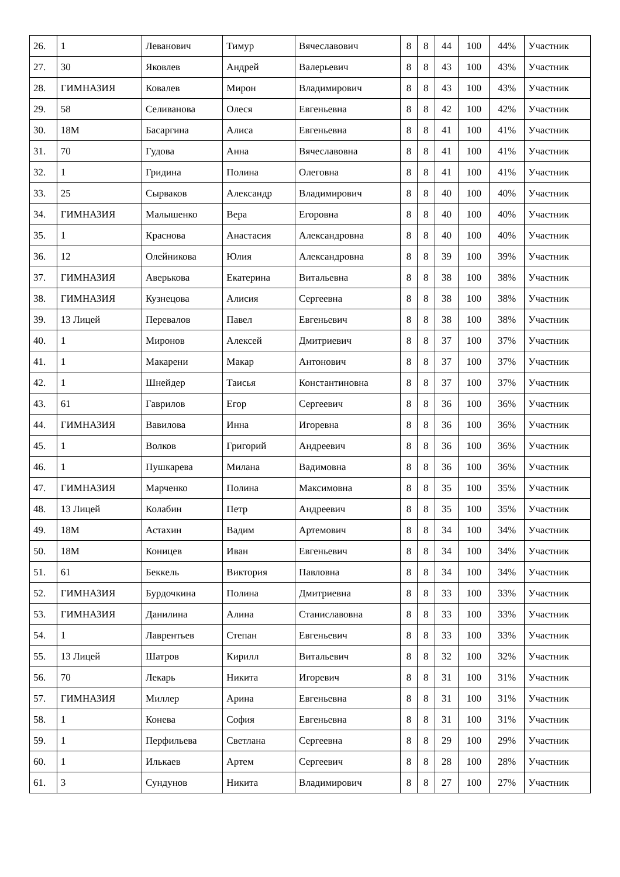| 26. | 1 | Леванович | Тимур | Вячеславович | 8 | 8 | 44 | 100 | 44% | Участник |
| 27. | 30 | Яковлев | Андрей | Валерьевич | 8 | 8 | 43 | 100 | 43% | Участник |
| 28. | ГИМНАЗИЯ | Ковалев | Мирон | Владимирович | 8 | 8 | 43 | 100 | 43% | Участник |
| 29. | 58 | Селиванова | Олеся | Евгеньевна | 8 | 8 | 42 | 100 | 42% | Участник |
| 30. | 18М | Басаргина | Алиса | Евгеньевна | 8 | 8 | 41 | 100 | 41% | Участник |
| 31. | 70 | Гудова | Анна | Вячеславовна | 8 | 8 | 41 | 100 | 41% | Участник |
| 32. | 1 | Гридина | Полина | Олеговна | 8 | 8 | 41 | 100 | 41% | Участник |
| 33. | 25 | Сырваков | Александр | Владимирович | 8 | 8 | 40 | 100 | 40% | Участник |
| 34. | ГИМНАЗИЯ | Малышенко | Вера | Егоровна | 8 | 8 | 40 | 100 | 40% | Участник |
| 35. | 1 | Краснова | Анастасия | Александровна | 8 | 8 | 40 | 100 | 40% | Участник |
| 36. | 12 | Олейникова | Юлия | Александровна | 8 | 8 | 39 | 100 | 39% | Участник |
| 37. | ГИМНАЗИЯ | Аверькова | Екатерина | Витальевна | 8 | 8 | 38 | 100 | 38% | Участник |
| 38. | ГИМНАЗИЯ | Кузнецова | Алисия | Сергеевна | 8 | 8 | 38 | 100 | 38% | Участник |
| 39. | 13 Лицей | Перевалов | Павел | Евгеньевич | 8 | 8 | 38 | 100 | 38% | Участник |
| 40. | 1 | Миронов | Алексей | Дмитриевич | 8 | 8 | 37 | 100 | 37% | Участник |
| 41. | 1 | Макарени | Макар | Антонович | 8 | 8 | 37 | 100 | 37% | Участник |
| 42. | 1 | Шнейдер | Таисья | Константиновна | 8 | 8 | 37 | 100 | 37% | Участник |
| 43. | 61 | Гаврилов | Егор | Сергеевич | 8 | 8 | 36 | 100 | 36% | Участник |
| 44. | ГИМНАЗИЯ | Вавилова | Инна | Игоревна | 8 | 8 | 36 | 100 | 36% | Участник |
| 45. | 1 | Волков | Григорий | Андреевич | 8 | 8 | 36 | 100 | 36% | Участник |
| 46. | 1 | Пушкарева | Милана | Вадимовна | 8 | 8 | 36 | 100 | 36% | Участник |
| 47. | ГИМНАЗИЯ | Марченко | Полина | Максимовна | 8 | 8 | 35 | 100 | 35% | Участник |
| 48. | 13 Лицей | Колабин | Петр | Андреевич | 8 | 8 | 35 | 100 | 35% | Участник |
| 49. | 18М | Астахин | Вадим | Артемович | 8 | 8 | 34 | 100 | 34% | Участник |
| 50. | 18М | Коницев | Иван | Евгеньевич | 8 | 8 | 34 | 100 | 34% | Участник |
| 51. | 61 | Беккель | Виктория | Павловна | 8 | 8 | 34 | 100 | 34% | Участник |
| 52. | ГИМНАЗИЯ | Бурдочкина | Полина | Дмитриевна | 8 | 8 | 33 | 100 | 33% | Участник |
| 53. | ГИМНАЗИЯ | Данилина | Алина | Станиславовна | 8 | 8 | 33 | 100 | 33% | Участник |
| 54. | 1 | Лаврентьев | Степан | Евгеньевич | 8 | 8 | 33 | 100 | 33% | Участник |
| 55. | 13 Лицей | Шатров | Кирилл | Витальевич | 8 | 8 | 32 | 100 | 32% | Участник |
| 56. | 70 | Лекарь | Никита | Игоревич | 8 | 8 | 31 | 100 | 31% | Участник |
| 57. | ГИМНАЗИЯ | Миллер | Арина | Евгеньевна | 8 | 8 | 31 | 100 | 31% | Участник |
| 58. | 1 | Конева | София | Евгеньевна | 8 | 8 | 31 | 100 | 31% | Участник |
| 59. | 1 | Перфильева | Светлана | Сергеевна | 8 | 8 | 29 | 100 | 29% | Участник |
| 60. | 1 | Илькаев | Артем | Сергеевич | 8 | 8 | 28 | 100 | 28% | Участник |
| 61. | 3 | Сундунов | Никита | Владимирович | 8 | 8 | 27 | 100 | 27% | Участник |